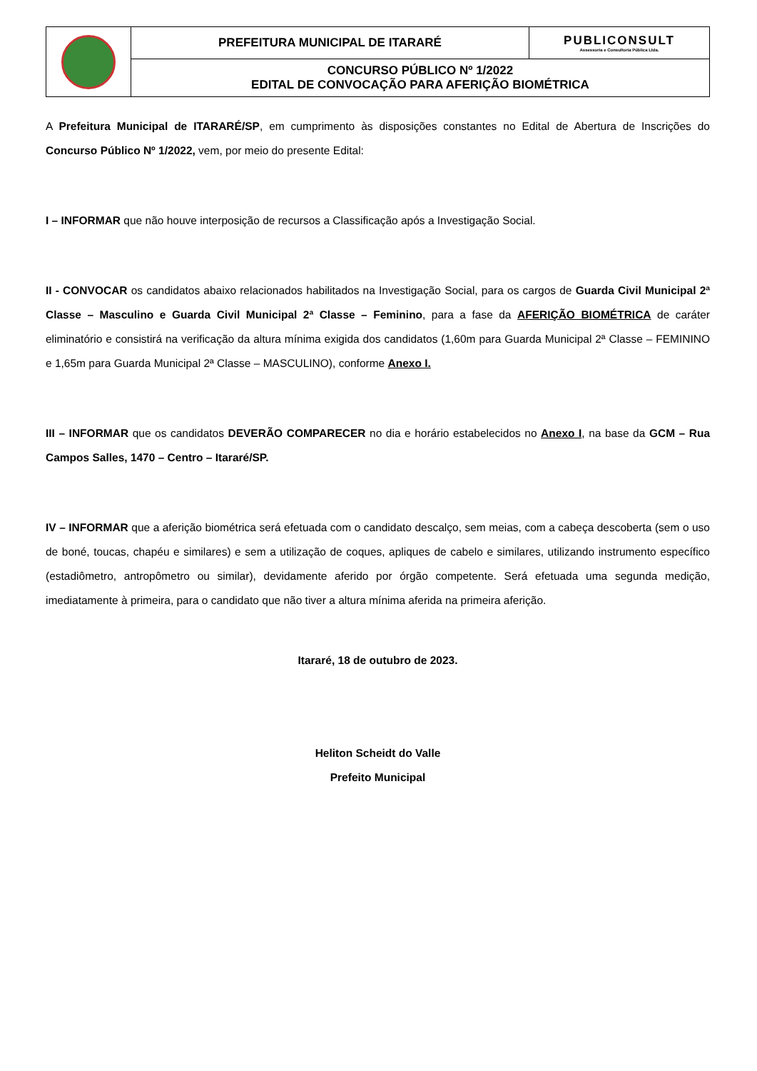| | PREFEITURA MUNICIPAL DE ITARARÉ | PUBLICONSULT Assessoria e Consultoria Pública Ltda. |
| | CONCURSO PÚBLICO Nº 1/2022 EDITAL DE CONVOCAÇÃO PARA AFERIÇÃO BIOMÉTRICA | |
A Prefeitura Municipal de ITARARÉ/SP, em cumprimento às disposições constantes no Edital de Abertura de Inscrições do Concurso Público Nº 1/2022, vem, por meio do presente Edital:
I – INFORMAR que não houve interposição de recursos a Classificação após a Investigação Social.
II - CONVOCAR os candidatos abaixo relacionados habilitados na Investigação Social, para os cargos de Guarda Civil Municipal 2ª Classe – Masculino e Guarda Civil Municipal 2ª Classe – Feminino, para a fase da AFERIÇÃO BIOMÉTRICA de caráter eliminatório e consistirá na verificação da altura mínima exigida dos candidatos (1,60m para Guarda Municipal 2ª Classe – FEMININO e 1,65m para Guarda Municipal 2ª Classe – MASCULINO), conforme Anexo I.
III – INFORMAR que os candidatos DEVERÃO COMPARECER no dia e horário estabelecidos no Anexo I, na base da GCM – Rua Campos Salles, 1470 – Centro – Itararé/SP.
IV – INFORMAR que a aferição biométrica será efetuada com o candidato descalço, sem meias, com a cabeça descoberta (sem o uso de boné, toucas, chapéu e similares) e sem a utilização de coques, apliques de cabelo e similares, utilizando instrumento específico (estadiômetro, antropômetro ou similar), devidamente aferido por órgão competente. Será efetuada uma segunda medição, imediatamente à primeira, para o candidato que não tiver a altura mínima aferida na primeira aferição.
Itararé, 18 de outubro de 2023.
Heliton Scheidt do Valle
Prefeito Municipal